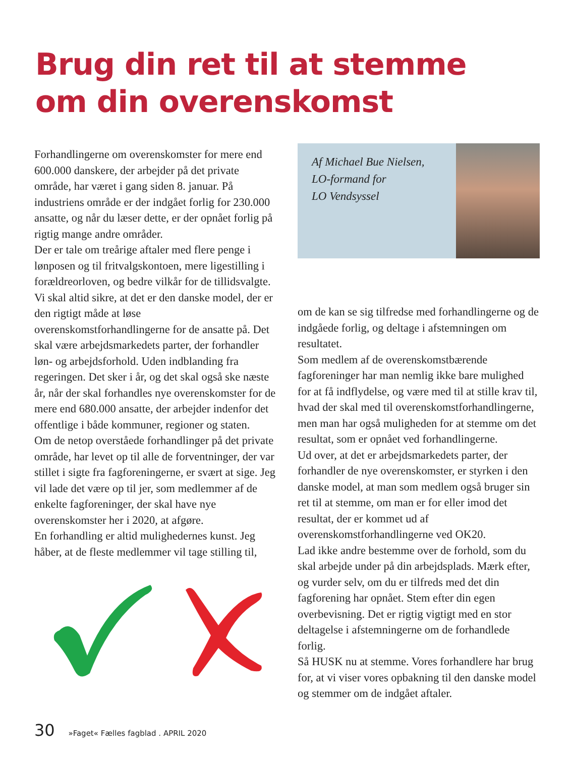Brug din ret til at stemme
om din overenskomst
Forhandlingerne om overenskomster for mere end 600.000 danskere, der arbejder på det private område, har været i gang siden 8. januar. På industriens område er der indgået forlig for 230.000 ansatte, og når du læser dette, er der opnået forlig på rigtig mange andre områder.
Der er tale om treårige aftaler med flere penge i lønposen og til fritvalgskontoen, mere ligestilling i forældreorloven, og bedre vilkår for de tillidsvalgte.
Vi skal altid sikre, at det er den danske model, der er den rigtigt måde at løse overenskomstforhandlingerne for de ansatte på. Det skal være arbejdsmarkedets parter, der forhandler løn- og arbejdsforhold. Uden indblanding fra regeringen. Det sker i år, og det skal også ske næste år, når der skal forhandles nye overenskomster for de mere end 680.000 ansatte, der arbejder indenfor det offentlige i både kommuner, regioner og staten.
Om de netop overståede forhandlinger på det private område, har levet op til alle de forventninger, der var stillet i sigte fra fagforeningerne, er svært at sige. Jeg vil lade det være op til jer, som medlemmer af de enkelte fagforeninger, der skal have nye overenskomster her i 2020, at afgøre.
En forhandling er altid mulighedernes kunst. Jeg håber, at de fleste medlemmer vil tage stilling til,
Af Michael Bue Nielsen,
LO-formand for
LO Vendsyssel
om de kan se sig tilfredse med forhandlingerne og de indgåede forlig, og deltage i afstemningen om resultatet.
Som medlem af de overenskomstbærende fagforeninger har man nemlig ikke bare mulighed for at få indflydelse, og være med til at stille krav til, hvad der skal med til overenskomstforhandlingerne, men man har også muligheden for at stemme om det resultat, som er opnået ved forhandlingerne.
Ud over, at det er arbejdsmarkedets parter, der forhandler de nye overenskomster, er styrken i den danske model, at man som medlem også bruger sin ret til at stemme, om man er for eller imod det resultat, der er kommet ud af overenskomstforhandlingerne ved OK20.
Lad ikke andre bestemme over de forhold, som du skal arbejde under på din arbejdsplads. Mærk efter, og vurder selv, om du er tilfreds med det din fagforening har opnået. Stem efter din egen overbevisning. Det er rigtig vigtigt med en stor deltagelse i afstemningerne om de forhandlede forlig.
Så HUSK nu at stemme. Vores forhandlere har brug for, at vi viser vores opbakning til den danske model og stemmer om de indgået aftaler.
30 »Faget« Fælles fagblad . APRIL 2020